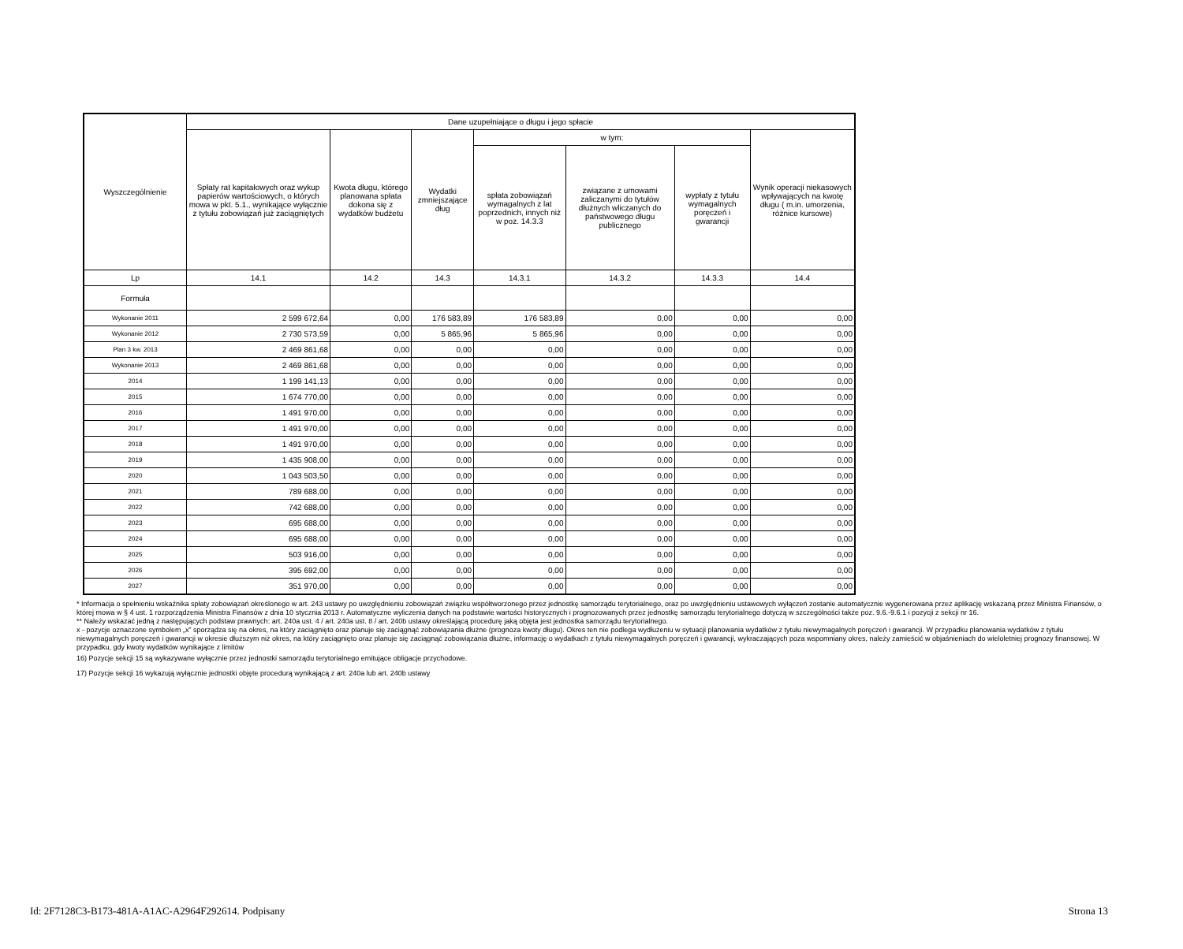| Wyszczególnienie | Dane uzupełniające o długu i jego spłacie | | | | | | |
| --- | --- | --- | --- | --- | --- | --- | --- |
| | Spłaty rat kapitałowych oraz wykup papierów wartościowych, o których mowa w pkt. 5.1., wynikające wyłącznie z tytułu zobowiązań już zaciągniętych | Kwota długu, którego planowana spłata dokona się z wydatków budżetu | Wydatki zmniejszające dług | w tym: | | | Wynik operacji niekasowych wpływających na kwotę długu ( m.in. umorzenia, różnice kursowe) |
| | | | | spłata zobowiązań wymagalnych z lat poprzednich, innych niż w poz. 14.3.3 | związane z umowami zaliczanymi do tytułów dłużnych wliczanych do państwowego długu publicznego | wypłaty z tytułu wymagalnych poręczeń i gwarancji | |
| Lp | 14.1 | 14.2 | 14.3 | 14.3.1 | 14.3.2 | 14.3.3 | 14.4 |
| Formuła | | | | | | | |
| Wykonanie 2011 | 2 599 672,64 | 0,00 | 176 583,89 | 176 583,89 | 0,00 | 0,00 | 0,00 |
| Wykonanie 2012 | 2 730 573,59 | 0,00 | 5 865,96 | 5 865,96 | 0,00 | 0,00 | 0,00 |
| Plan 3 kw. 2013 | 2 469 861,68 | 0,00 | 0,00 | 0,00 | 0,00 | 0,00 | 0,00 |
| Wykonanie 2013 | 2 469 861,68 | 0,00 | 0,00 | 0,00 | 0,00 | 0,00 | 0,00 |
| 2014 | 1 199 141,13 | 0,00 | 0,00 | 0,00 | 0,00 | 0,00 | 0,00 |
| 2015 | 1 674 770,00 | 0,00 | 0,00 | 0,00 | 0,00 | 0,00 | 0,00 |
| 2016 | 1 491 970,00 | 0,00 | 0,00 | 0,00 | 0,00 | 0,00 | 0,00 |
| 2017 | 1 491 970,00 | 0,00 | 0,00 | 0,00 | 0,00 | 0,00 | 0,00 |
| 2018 | 1 491 970,00 | 0,00 | 0,00 | 0,00 | 0,00 | 0,00 | 0,00 |
| 2019 | 1 435 908,00 | 0,00 | 0,00 | 0,00 | 0,00 | 0,00 | 0,00 |
| 2020 | 1 043 503,50 | 0,00 | 0,00 | 0,00 | 0,00 | 0,00 | 0,00 |
| 2021 | 789 688,00 | 0,00 | 0,00 | 0,00 | 0,00 | 0,00 | 0,00 |
| 2022 | 742 688,00 | 0,00 | 0,00 | 0,00 | 0,00 | 0,00 | 0,00 |
| 2023 | 695 688,00 | 0,00 | 0,00 | 0,00 | 0,00 | 0,00 | 0,00 |
| 2024 | 695 688,00 | 0,00 | 0,00 | 0,00 | 0,00 | 0,00 | 0,00 |
| 2025 | 503 916,00 | 0,00 | 0,00 | 0,00 | 0,00 | 0,00 | 0,00 |
| 2026 | 395 692,00 | 0,00 | 0,00 | 0,00 | 0,00 | 0,00 | 0,00 |
| 2027 | 351 970,00 | 0,00 | 0,00 | 0,00 | 0,00 | 0,00 | 0,00 |
* Informacja o spełnieniu wskaźnika spłaty zobowiązań określonego w art. 243 ustawy po uwzględnieniu zobowiązań związku współtworzonego przez jednostkę samorządu terytorialnego, oraz po uwzględnieniu ustawowych wyłączeń zostanie automatycznie wygenerowana przez aplikację wskazaną przez Ministra Finansów, o której mowa w § 4 ust. 1 rozporządzenia Ministra Finansów z dnia 10 stycznia 2013 r. Automatyczne wyliczenia danych na podstawie wartości historycznych i prognozowanych przez jednostkę samorządu terytorialnego dotyczą w szczególności także poz. 9.6.-9.6.1 i pozycji z sekcji nr 16.
** Należy wskazać jedną z następujących podstaw prawnych: art. 240a ust. 4 / art. 240a ust. 8 / art. 240b ustawy określającą procedurę jaką objęta jest jednostka samorządu terytorialnego.
x - pozycje oznaczone symbolem „x” sporządza się na okres, na który zaciągnięto oraz planuje się zaciągnąć zobowiązania dłużne (prognoza kwoty długu). Okres ten nie podlega wydłużeniu w sytuacji planowania wydatków z tytułu niewymagalnych poręczeń i gwarancji. W przypadku planowania wydatków z tytułu niewymagalnych poręczeń i gwarancji w okresie dłuższym niż okres, na który zaciągnięto oraz planuje się zaciągnąć zobowiązania dłużne, informację o wydatkach z tytułu niewymagalnych poręczeń i gwarancji, wykraczających poza wspomniany okres, należy zamieścić w objaśnieniach do wieloletniej prognozy finansowej. W przypadku, gdy kwoty wydatków wynikające z limitów
16) Pozycje sekcji 15 są wykazywane wyłącznie przez jednostki samorządu terytorialnego emitujące obligacje przychodowe.
17) Pozycje sekcji 16 wykazują wyłącznie jednostki objęte procedurą wynikającą z art. 240a lub art. 240b ustawy
Id: 2F7128C3-B173-481A-A1AC-A2964F292614. Podpisany Strona 13